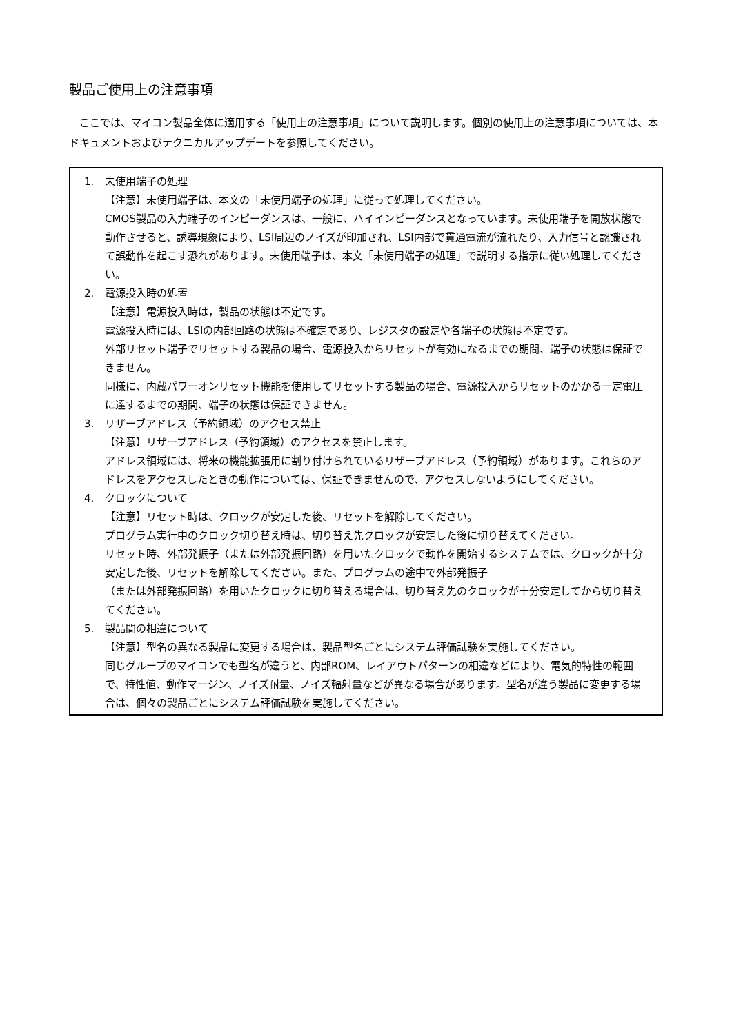製品ご使用上の注意事項
ここでは、マイコン製品全体に適用する「使用上の注意事項」について説明します。個別の使用上の注意事項については、本ドキュメントおよびテクニカルアップデートを参照してください。
1. 未使用端子の処理
【注意】未使用端子は、本文の「未使用端子の処理」に従って処理してください。
CMOS製品の入力端子のインピーダンスは、一般に、ハイインピーダンスとなっています。未使用端子を開放状態で動作させると、誘導現象により、LSI周辺のノイズが印加され、LSI内部で貫通電流が流れたり、入力信号と認識されて誤動作を起こす恐れがあります。未使用端子は、本文「未使用端子の処理」で説明する指示に従い処理してください。
2. 電源投入時の処置
【注意】電源投入時は，製品の状態は不定です。
電源投入時には、LSIの内部回路の状態は不確定であり、レジスタの設定や各端子の状態は不定です。
外部リセット端子でリセットする製品の場合、電源投入からリセットが有効になるまでの期間、端子の状態は保証できません。
同様に、内蔵パワーオンリセット機能を使用してリセットする製品の場合、電源投入からリセットのかかる一定電圧に達するまでの期間、端子の状態は保証できません。
3. リザーブアドレス（予約領域）のアクセス禁止
【注意】リザーブアドレス（予約領域）のアクセスを禁止します。
アドレス領域には、将来の機能拡張用に割り付けられているリザーブアドレス（予約領域）があります。これらのアドレスをアクセスしたときの動作については、保証できませんので、アクセスしないようにしてください。
4. クロックについて
【注意】リセット時は、クロックが安定した後、リセットを解除してください。
プログラム実行中のクロック切り替え時は、切り替え先クロックが安定した後に切り替えてください。
リセット時、外部発振子（または外部発振回路）を用いたクロックで動作を開始するシステムでは、クロックが十分安定した後、リセットを解除してください。また、プログラムの途中で外部発振子
（または外部発振回路）を用いたクロックに切り替える場合は、切り替え先のクロックが十分安定してから切り替えてください。
5. 製品間の相違について
【注意】型名の異なる製品に変更する場合は、製品型名ごとにシステム評価試験を実施してください。
同じグループのマイコンでも型名が違うと、内部ROM、レイアウトパターンの相違などにより、電気的特性の範囲で、特性値、動作マージン、ノイズ耐量、ノイズ輻射量などが異なる場合があります。型名が違う製品に変更する場合は、個々の製品ごとにシステム評価試験を実施してください。